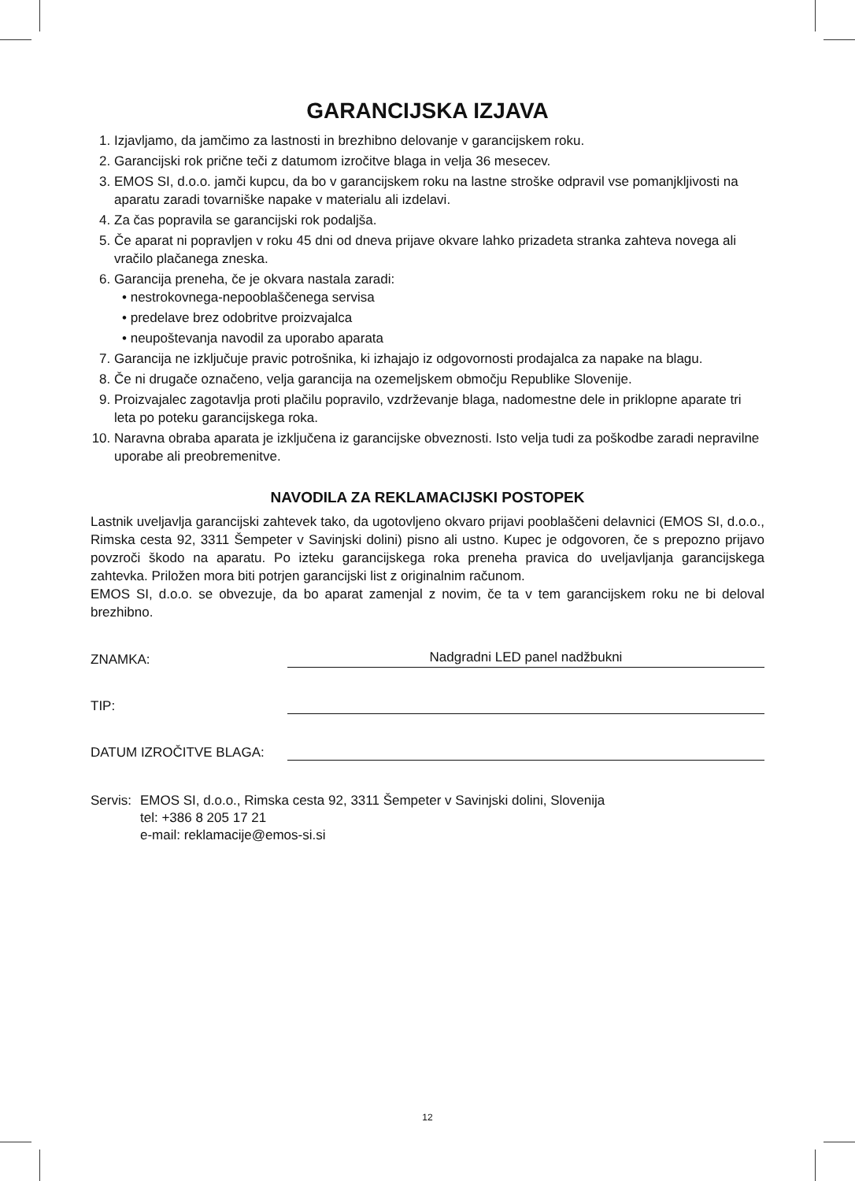GARANCIJSKA IZJAVA
1. Izjavljamo, da jamčimo za lastnosti in brezhibno delovanje v garancijskem roku.
2. Garancijski rok prične teči z datumom izročitve blaga in velja 36 mesecev.
3. EMOS SI, d.o.o. jamči kupcu, da bo v garancijskem roku na lastne stroške odpravil vse pomanjkljivosti na aparatu zaradi tovarniške napake v materialu ali izdelavi.
4. Za čas popravila se garancijski rok podaljša.
5. Če aparat ni popravljen v roku 45 dni od dneva prijave okvare lahko prizadeta stranka zahteva novega ali vračilo plačanega zneska.
6. Garancija preneha, če je okvara nastala zaradi:
• nestrokovnega-nepooblaščenega servisa
• predelave brez odobritve proizvajalca
• neupoštevanja navodil za uporabo aparata
7. Garancija ne izključuje pravic potrošnika, ki izhajajo iz odgovornosti prodajalca za napake na blagu.
8. Če ni drugače označeno, velja garancija na ozemeljskem območju Republike Slovenije.
9. Proizvajalec zagotavlja proti plačilu popravilo, vzdrževanje blaga, nadomestne dele in priklopne aparate tri leta po poteku garancijskega roka.
10. Naravna obraba aparata je izključena iz garancijske obveznosti. Isto velja tudi za poškodbe zaradi nepravilne uporabe ali preobremenitve.
NAVODILA ZA REKLAMACIJSKI POSTOPEK
Lastnik uveljavlja garancijski zahtevek tako, da ugotovljeno okvaro prijavi pooblaščeni delavnici (EMOS SI, d.o.o., Rimska cesta 92, 3311 Šempeter v Savinjski dolini) pisno ali ustno. Kupec je odgovoren, če s prepozno prijavo povzroči škodo na aparatu. Po izteku garancijskega roka preneha pravica do uveljavljanja garancijskega zahtevka. Priložen mora biti potrjen garancijski list z originalnim računom.
EMOS SI, d.o.o. se obvezuje, da bo aparat zamenjal z novim, če ta v tem garancijskem roku ne bi deloval brezhibno.
ZNAMKA: Nadgradni LED panel nadžbukni
TIP:
DATUM IZROČITVE BLAGA:
Servis: EMOS SI, d.o.o., Rimska cesta 92, 3311 Šempeter v Savinjski dolini, Slovenija
tel: +386 8 205 17 21
e-mail: reklamacije@emos-si.si
12